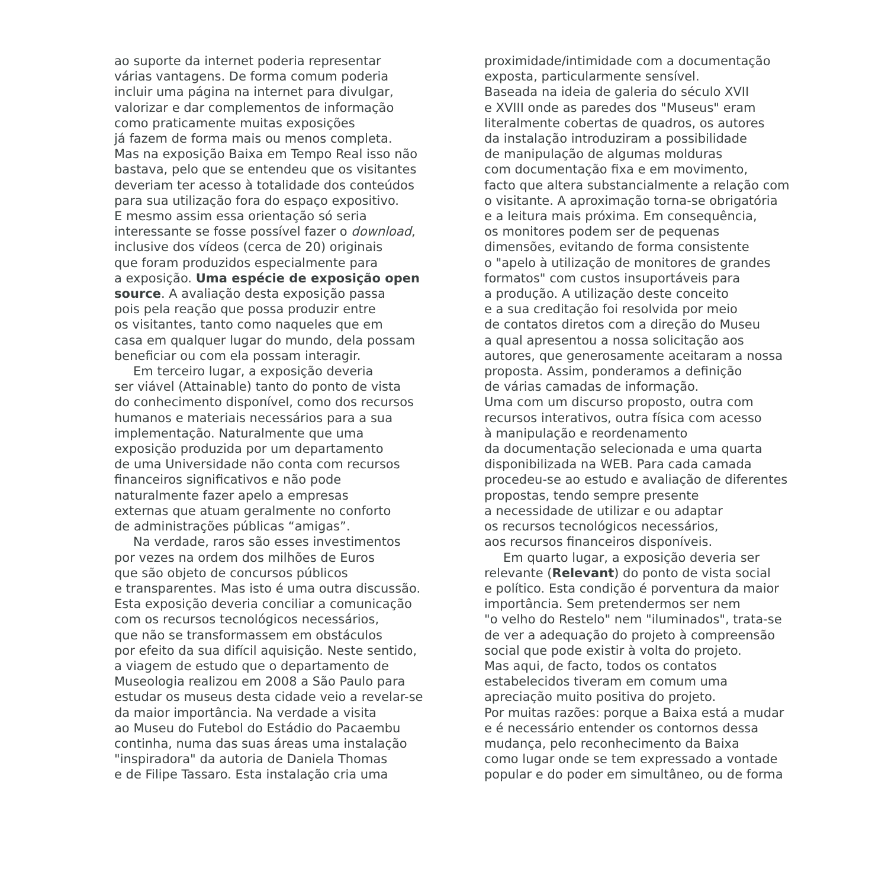ao suporte da internet poderia representar
várias vantagens. De forma comum poderia
incluir uma página na internet para divulgar,
valorizar e dar complementos de informação
como praticamente muitas exposições
já fazem de forma mais ou menos completa.
Mas na exposição Baixa em Tempo Real isso não
bastava, pelo que se entendeu que os visitantes
deveriam ter acesso à totalidade dos conteúdos
para sua utilização fora do espaço expositivo.
E mesmo assim essa orientação só seria
interessante se fosse possível fazer o download,
inclusive dos vídeos (cerca de 20) originais
que foram produzidos especialmente para
a exposição. Uma espécie de exposição open
source. A avaliação desta exposição passa
pois pela reação que possa produzir entre
os visitantes, tanto como naqueles que em
casa em qualquer lugar do mundo, dela possam
beneficiar ou com ela possam interagir.
Em terceiro lugar, a exposição deveria
ser viável (Attainable) tanto do ponto de vista
do conhecimento disponível, como dos recursos
humanos e materiais necessários para a sua
implementação. Naturalmente que uma
exposição produzida por um departamento
de uma Universidade não conta com recursos
financeiros significativos e não pode
naturalmente fazer apelo a empresas
externas que atuam geralmente no conforto
de administrações públicas “amigas”.
Na verdade, raros são esses investimentos
por vezes na ordem dos milhões de Euros
que são objeto de concursos públicos
e transparentes. Mas isto é uma outra discussão.
Esta exposição deveria conciliar a comunicação
com os recursos tecnológicos necessários,
que não se transformassem em obstáculos
por efeito da sua difícil aquisição. Neste sentido,
a viagem de estudo que o departamento de
Museologia realizou em 2008 a São Paulo para
estudar os museus desta cidade veio a revelar-se
da maior importância. Na verdade a visita
ao Museu do Futebol do Estádio do Pacaembu
continha, numa das suas áreas uma instalação
"inspiradora" da autoria de Daniela Thomas
e de Filipe Tassaro. Esta instalação cria uma
proximidade/intimidade com a documentação
exposta, particularmente sensível.
Baseada na ideia de galeria do século XVII
e XVIII onde as paredes dos "Museus" eram
literalmente cobertas de quadros, os autores
da instalação introduziram a possibilidade
de manipulação de algumas molduras
com documentação fixa e em movimento,
facto que altera substancialmente a relação com
o visitante. A aproximação torna-se obrigatória
e a leitura mais próxima. Em consequência,
os monitores podem ser de pequenas
dimensões, evitando de forma consistente
o "apelo à utilização de monitores de grandes
formatos" com custos insuportáveis para
a produção. A utilização deste conceito
e a sua creditação foi resolvida por meio
de contatos diretos com a direção do Museu
a qual apresentou a nossa solicitação aos
autores, que generosamente aceitaram a nossa
proposta. Assim, ponderamos a definição
de várias camadas de informação.
Uma com um discurso proposto, outra com
recursos interativos, outra física com acesso
à manipulação e reordenamento
da documentação selecionada e uma quarta
disponibilizada na WEB. Para cada camada
procedeu-se ao estudo e avaliação de diferentes
propostas, tendo sempre presente
a necessidade de utilizar e ou adaptar
os recursos tecnológicos necessários,
aos recursos financeiros disponíveis.
Em quarto lugar, a exposição deveria ser
relevante (Relevant) do ponto de vista social
e político. Esta condição é porventura da maior
importância. Sem pretendermos ser nem
"o velho do Restelo" nem "iluminados", trata-se
de ver a adequação do projeto à compreensão
social que pode existir à volta do projeto.
Mas aqui, de facto, todos os contatos
estabelecidos tiveram em comum uma
apreciação muito positiva do projeto.
Por muitas razões: porque a Baixa está a mudar
e é necessário entender os contornos dessa
mudança, pelo reconhecimento da Baixa
como lugar onde se tem expressado a vontade
popular e do poder em simultâneo, ou de forma